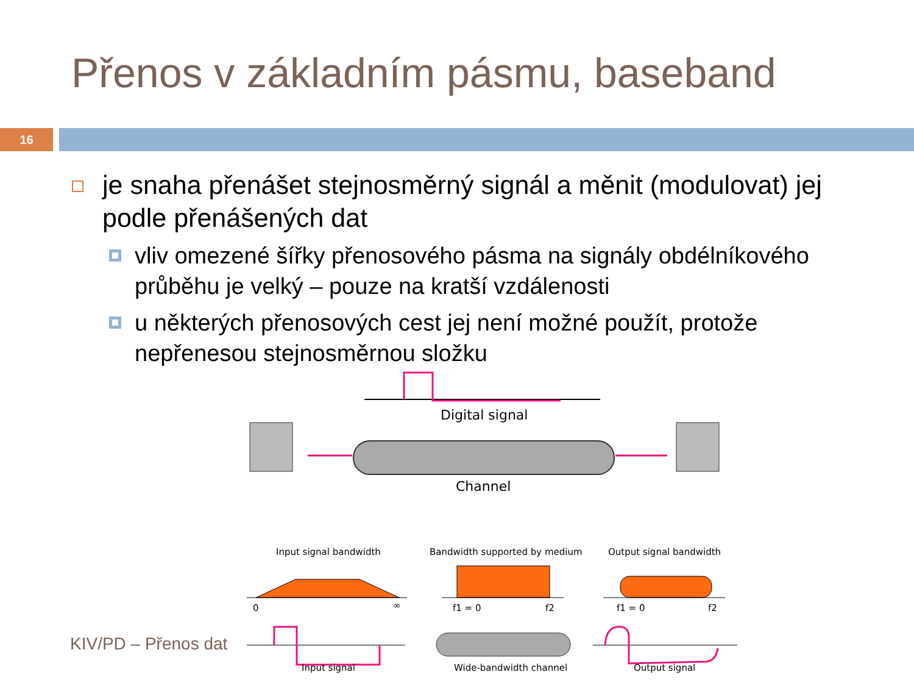Přenos v základním pásmu, baseband
16
je snaha přenášet stejnosměrný signál a měnit (modulovat) jej podle přenášených dat
vliv omezené šířky přenosového pásma na signály obdélníkového průběhu je velký – pouze na kratší vzdálenosti
u některých přenosových cest jej není možné použít, protože nepřenesou stejnosměrnou složku
Digital signal
Channel
Input signal bandwidth
Bandwidth supported by medium
Output signal bandwidth
0
∞
f1 = 0
f2
f1 = 0
f2
Input signal
Wide-bandwidth channel
Output signal
KIV/PD – Přenos dat